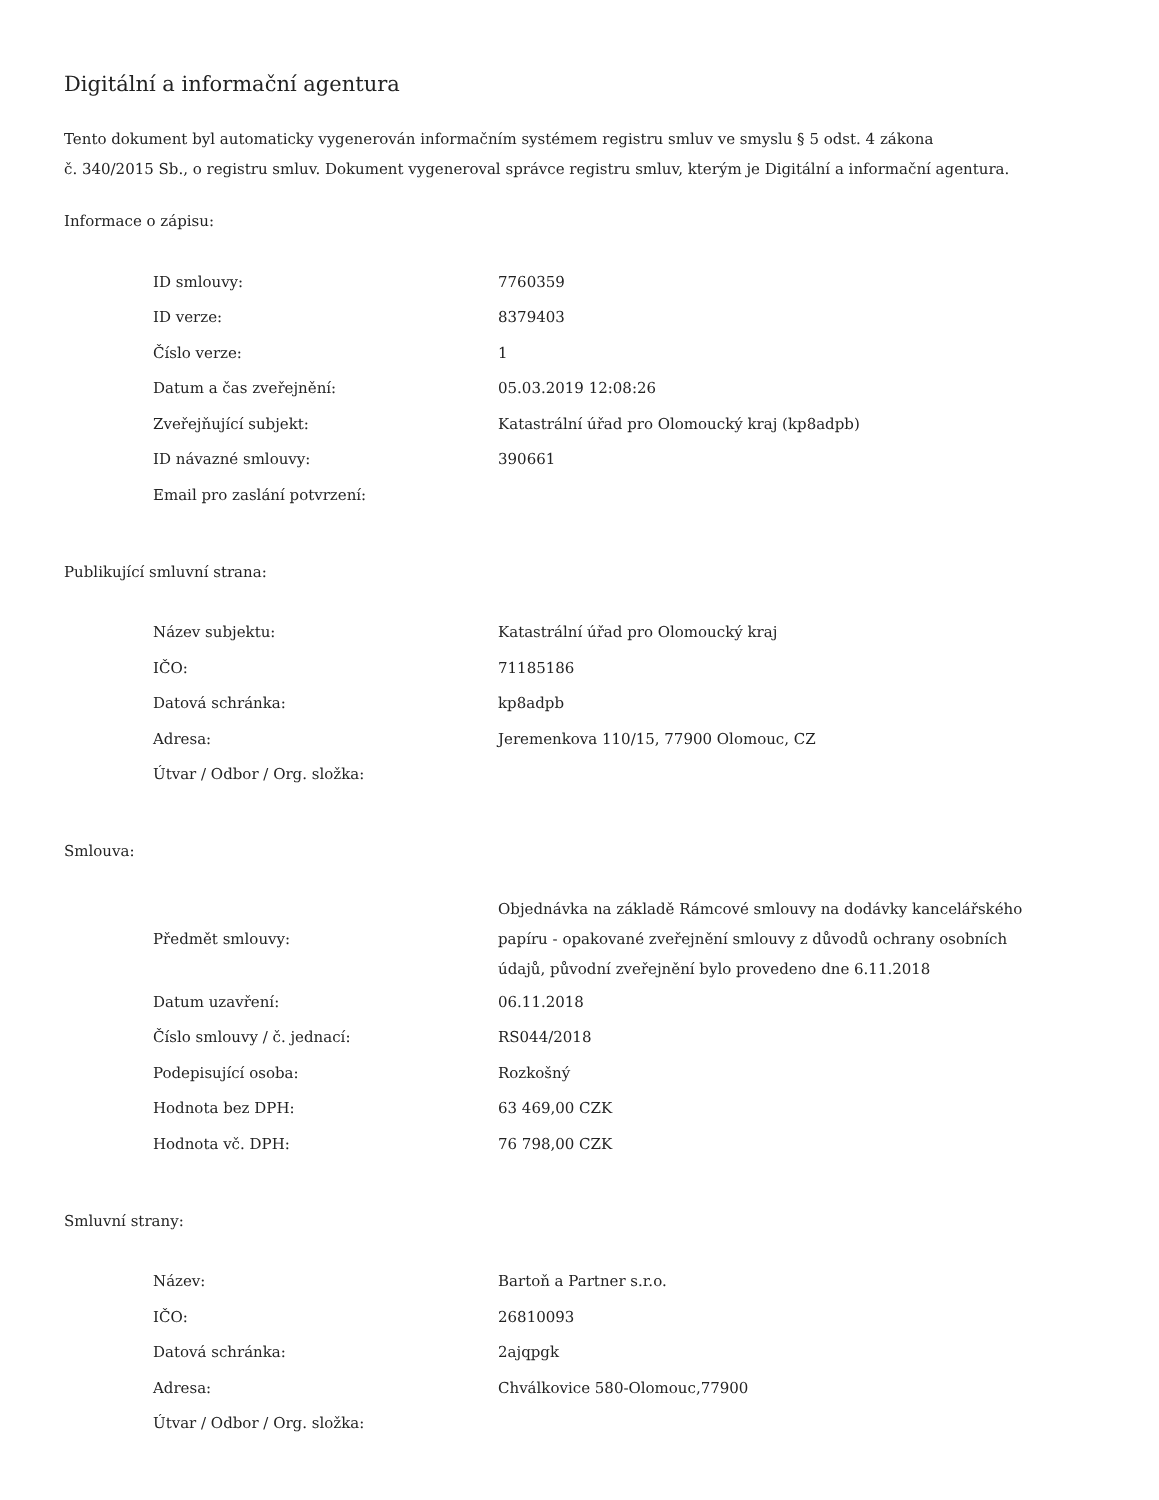Digitální a informační agentura
Tento dokument byl automaticky vygenerován informačním systémem registru smluv ve smyslu § 5 odst. 4 zákona
č. 340/2015 Sb., o registru smluv. Dokument vygeneroval správce registru smluv, kterým je Digitální a informační agentura.
Informace o zápisu:
| ID smlouvy: | 7760359 |
| ID verze: | 8379403 |
| Číslo verze: | 1 |
| Datum a čas zveřejnění: | 05.03.2019 12:08:26 |
| Zveřejňující subjekt: | Katastrální úřad pro Olomoucký kraj (kp8adpb) |
| ID návazné smlouvy: | 390661 |
| Email pro zaslání potvrzení: | |
Publikující smluvní strana:
| Název subjektu: | Katastrální úřad pro Olomoucký kraj |
| IČO: | 71185186 |
| Datová schránka: | kp8adpb |
| Adresa: | Jeremenkova 110/15, 77900 Olomouc, CZ |
| Útvar / Odbor / Org. složka: | |
Smlouva:
| Předmět smlouvy: | Objednávka na základě Rámcové smlouvy na dodávky kancelářského papíru - opakované zveřejnění smlouvy z důvodů ochrany osobních údajů, původní zveřejnění bylo provedeno dne 6.11.2018 |
| Datum uzavření: | 06.11.2018 |
| Číslo smlouvy / č. jednací: | RS044/2018 |
| Podepisující osoba: | Rozkošný |
| Hodnota bez DPH: | 63 469,00 CZK |
| Hodnota vč. DPH: | 76 798,00 CZK |
Smluvní strany:
| Název: | Bartoň a Partner s.r.o. |
| IČO: | 26810093 |
| Datová schránka: | 2ajqpgk |
| Adresa: | Chválkovice 580-Olomouc,77900 |
| Útvar / Odbor / Org. složka: | |